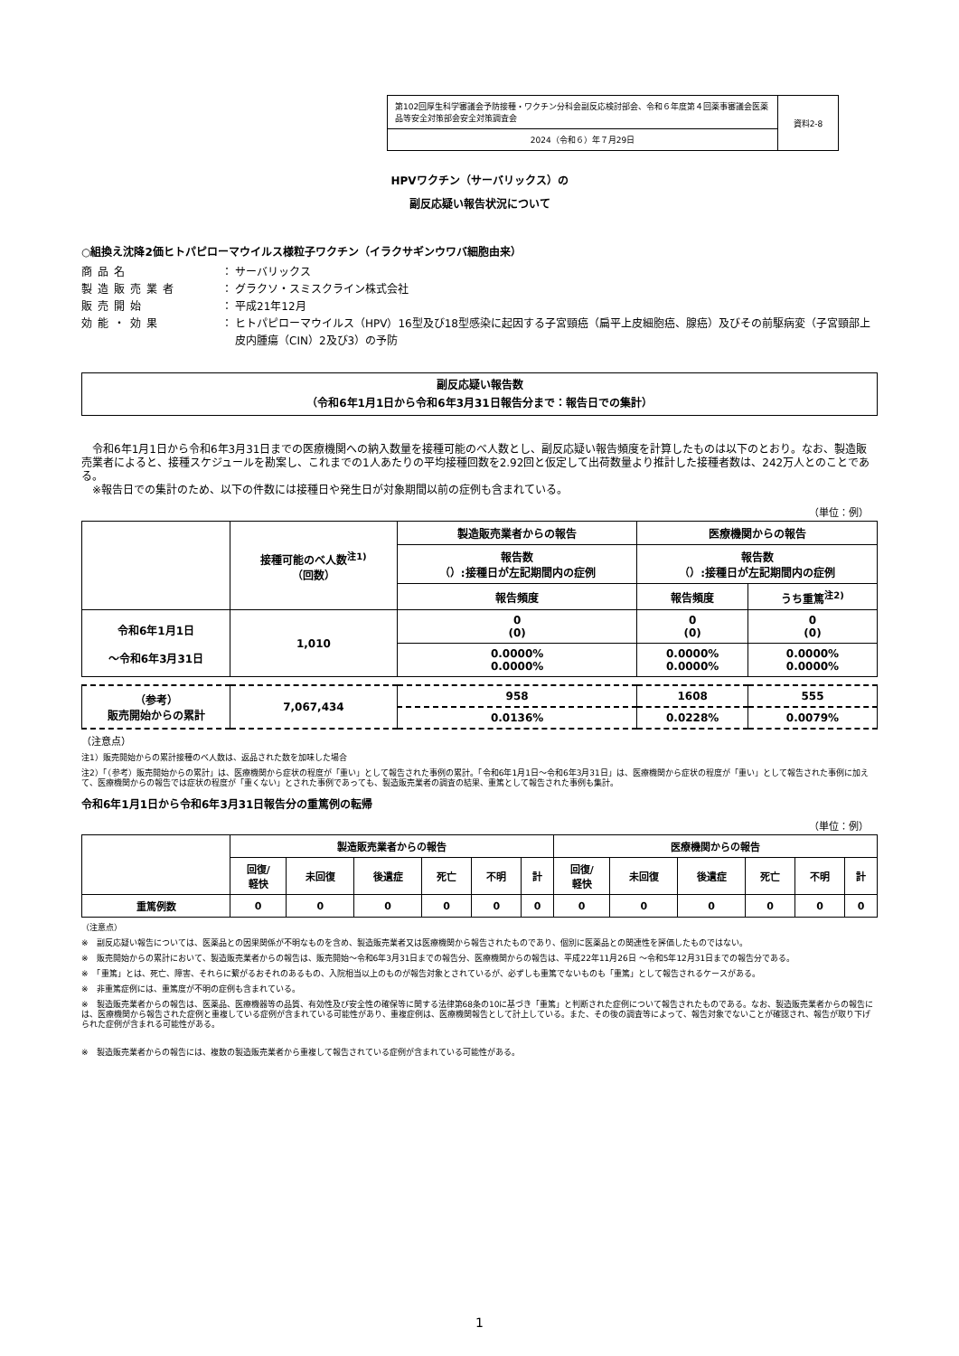| 第102回厚生科学審議会予防接種・ワクチン分科会副反応検討部会、令和６年度第４回薬事審議会医薬品等安全対策部会安全対策調査会 | 資料2-8 |
| 2024（令和６）年７月29日 | |
HPVワクチン（サーバリックス）の
副反応疑い報告状況について
○組換え沈降2価ヒトパピローマウイルス様粒子ワクチン（イラクサギンウワバ細胞由来）
商品名 ： サーバリックス
製造販売業者 ： グラクソ・スミスクライン株式会社
販売開始 ： 平成21年12月
効能・効果 ： ヒトパピローマウイルス（HPV）16型及び18型感染に起因する子宮頸癌（扁平上皮細胞癌、腺癌）及びその前駆病変（子宮頸部上皮内腫瘍（CIN）2及び3）の予防
副反応疑い報告数
（令和6年1月1日から令和6年3月31日報告分まで：報告日での集計）
　令和6年1月1日から令和6年3月31日までの医療機関への納入数量を接種可能のべ人数とし、副反応疑い報告頻度を計算したものは以下のとおり。なお、製造販売業者によると、接種スケジュールを勘案し、これまでの1人あたりの平均接種回数を2.92回と仮定して出荷数量より推計した接種者数は、242万人とのことである。
　※報告日での集計のため、以下の件数には接種日や発生日が対象期間以前の症例も含まれている。
（単位：例）
| | 接種可能のべ人数<sup>注1)</sup> （回数） | 製造販売業者からの報告 | 医療機関からの報告 | |
| | | 報告数 （）:接種日が左記期間内の症例 | 報告数 （）:接種日が左記期間内の症例 | |
| | | 報告頻度 | 報告頻度 | うち重篤<sup>注2)</sup> |
| 令和6年1月1日 ～令和6年3月31日 | 1,010 | 0 (0) | 0 (0) | 0 (0) |
| | | 0.0000% 0.0000% | 0.0000% 0.0000% | 0.0000% 0.0000% |
| （参考） 販売開始からの累計 | 7,067,434 | 958 | 1608 | 555 |
| | | 0.0136% | 0.0228% | 0.0079% |
（注意点）
注1）販売開始からの累計接種のべ人数は、返品された数を加味した場合
注2）「（参考）販売開始からの累計」は、医療機関から症状の程度が「重い」として報告された事例の累計。「令和6年1月1日～令和6年3月31日」は、医療機関から症状の程度が「重い」として報告された事例に加えて、医療機関からの報告では症状の程度が「重くない」とされた事例であっても、製造販売業者の調査の結果、重篤として報告された事例も集計。
令和6年1月1日から令和6年3月31日報告分の重篤例の転帰
（単位：例）
| | 製造販売業者からの報告 | | | | | | 医療機関からの報告 | | | | | |
| | 回復/ 軽快 | 未回復 | 後遺症 | 死亡 | 不明 | 計 | 回復/ 軽快 | 未回復 | 後遺症 | 死亡 | 不明 | 計 |
| 重篤例数 | 0 | 0 | 0 | 0 | 0 | 0 | 0 | 0 | 0 | 0 | 0 | 0 |
（注意点）
※　副反応疑い報告については、医薬品との因果関係が不明なものを含め、製造販売業者又は医療機関から報告されたものであり、個別に医薬品との関連性を評価したものではない。
※　販売開始からの累計において、製造販売業者からの報告は、販売開始～令和6年3月31日までの報告分、医療機関からの報告は、平成22年11月26日 ～令和5年12月31日までの報告分である。
※　「重篤」とは、死亡、障害、それらに繋がるおそれのあるもの、入院相当以上のものが報告対象とされているが、必ずしも重篤でないものも「重篤」として報告されるケースがある。
※　非重篤症例には、重篤度が不明の症例も含まれている。
※　製造販売業者からの報告は、医薬品、医療機器等の品質、有効性及び安全性の確保等に関する法律第68条の10に基づき「重篤」と判断された症例について報告されたものである。なお、製造販売業者からの報告には、医療機関から報告された症例と重複している症例が含まれている可能性があり、重複症例は、医療機関報告として計上している。また、その後の調査等によって、報告対象でないことが確認され、報告が取り下げられた症例が含まれる可能性がある。
※　製造販売業者からの報告には、複数の製造販売業者から重複して報告されている症例が含まれている可能性がある。
1